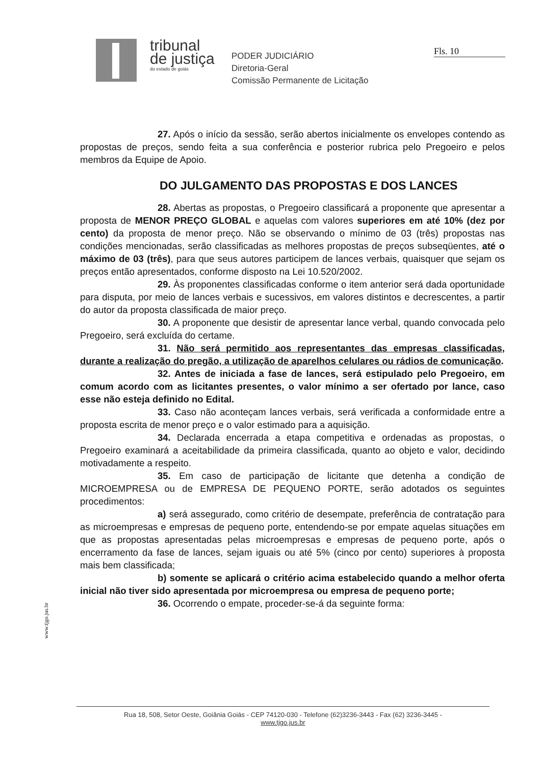tribunal
de justiça
do estado de goiás
PODER JUDICIÁRIO
Diretoria-Geral
Comissão Permanente de Licitação
Fls. 10
27. Após o início da sessão, serão abertos inicialmente os envelopes contendo as propostas de preços, sendo feita a sua conferência e posterior rubrica pelo Pregoeiro e pelos membros da Equipe de Apoio.
DO JULGAMENTO DAS PROPOSTAS E DOS LANCES
28. Abertas as propostas, o Pregoeiro classificará a proponente que apresentar a proposta de MENOR PREÇO GLOBAL e aquelas com valores superiores em até 10% (dez por cento) da proposta de menor preço. Não se observando o mínimo de 03 (três) propostas nas condições mencionadas, serão classificadas as melhores propostas de preços subseqüentes, até o máximo de 03 (três), para que seus autores participem de lances verbais, quaisquer que sejam os preços então apresentados, conforme disposto na Lei 10.520/2002.
29. Às proponentes classificadas conforme o item anterior será dada oportunidade para disputa, por meio de lances verbais e sucessivos, em valores distintos e decrescentes, a partir do autor da proposta classificada de maior preço.
30. A proponente que desistir de apresentar lance verbal, quando convocada pelo Pregoeiro, será excluída do certame.
31. Não será permitido aos representantes das empresas classificadas, durante a realização do pregão, a utilização de aparelhos celulares ou rádios de comunicação.
32. Antes de iniciada a fase de lances, será estipulado pelo Pregoeiro, em comum acordo com as licitantes presentes, o valor mínimo a ser ofertado por lance, caso esse não esteja definido no Edital.
33. Caso não aconteçam lances verbais, será verificada a conformidade entre a proposta escrita de menor preço e o valor estimado para a aquisição.
34. Declarada encerrada a etapa competitiva e ordenadas as propostas, o Pregoeiro examinará a aceitabilidade da primeira classificada, quanto ao objeto e valor, decidindo motivadamente a respeito.
35. Em caso de participação de licitante que detenha a condição de MICROEMPRESA ou de EMPRESA DE PEQUENO PORTE, serão adotados os seguintes procedimentos:
a) será assegurado, como critério de desempate, preferência de contratação para as microempresas e empresas de pequeno porte, entendendo-se por empate aquelas situações em que as propostas apresentadas pelas microempresas e empresas de pequeno porte, após o encerramento da fase de lances, sejam iguais ou até 5% (cinco por cento) superiores à proposta mais bem classificada;
b) somente se aplicará o critério acima estabelecido quando a melhor oferta inicial não tiver sido apresentada por microempresa ou empresa de pequeno porte;
36. Ocorrendo o empate, proceder-se-á da seguinte forma:
www.tjgo.jus.br
Rua 18, 508, Setor Oeste, Goiânia Goiás - CEP 74120-030 - Telefone (62)3236-3443 - Fax (62) 3236-3445 -
www.tjgo.jus.br